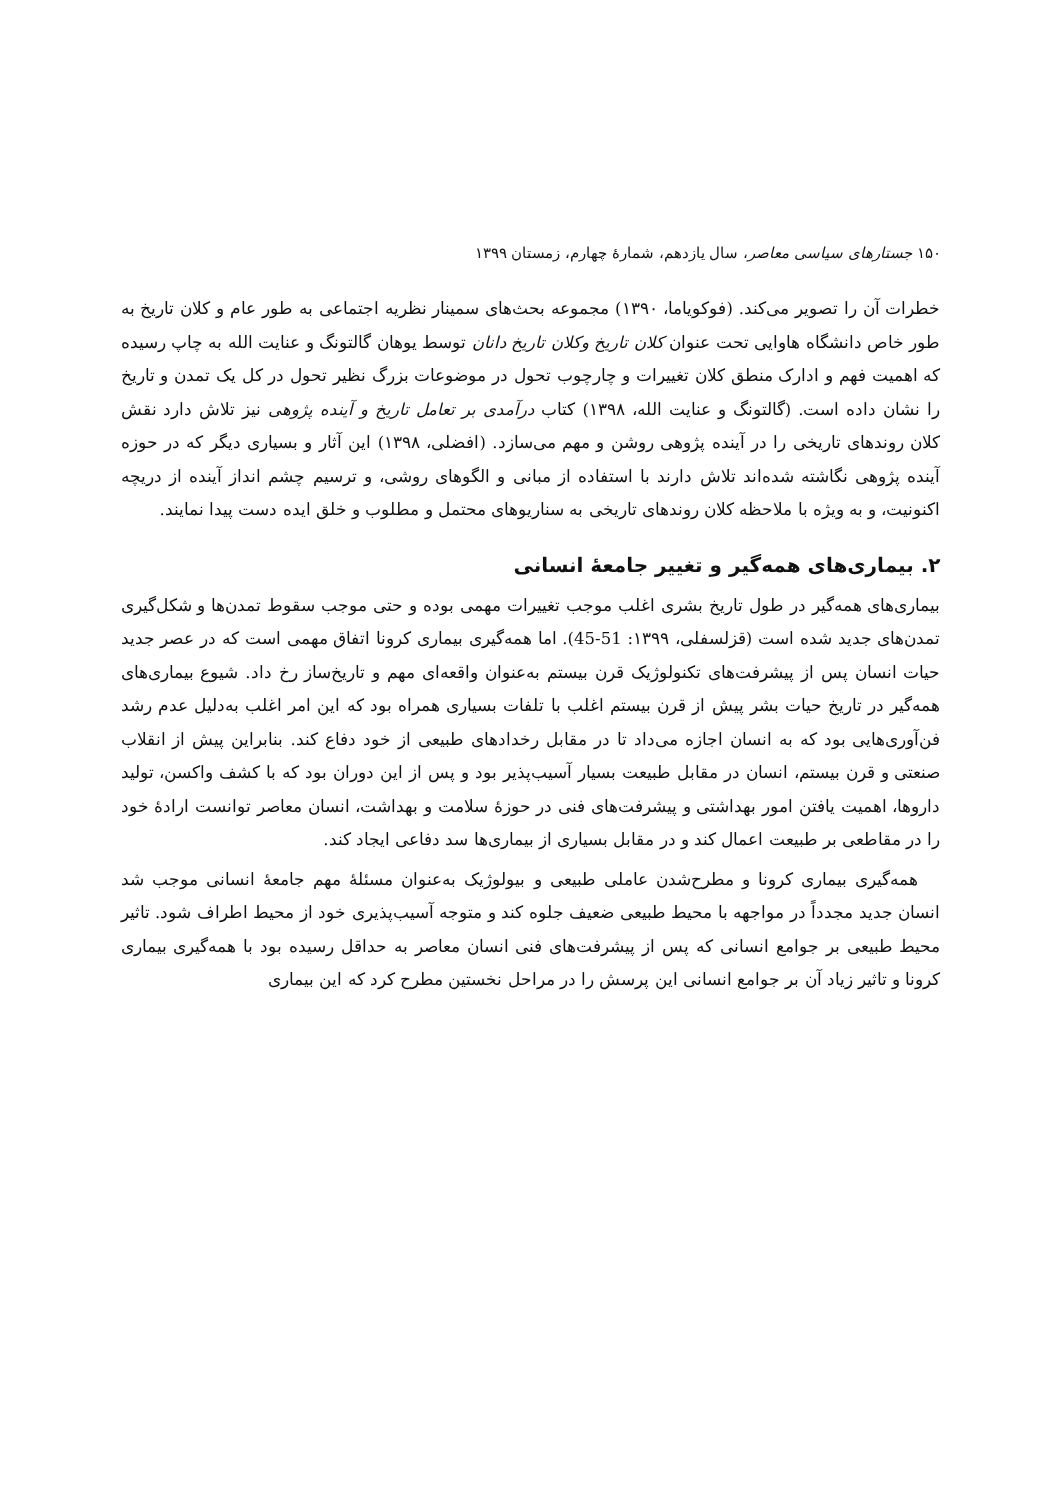۱۵۰ جستارهای سیاسی معاصر، سال یازدهم، شمارهٔ چهارم، زمستان ۱۳۹۹
خطرات آن را تصویر می‌کند. (فوکویاما، ۱۳۹۰) مجموعه بحث‌های سمینار نظریه اجتماعی به طور عام و کلان تاریخ به طور خاص دانشگاه هاوایی تحت عنوان کلان تاریخ وکلان تاریخ دانان توسط یوهان گالتونگ و عنایت الله به چاپ رسیده که اهمیت فهم و ادارک منطق کلان تغییرات و چارچوب تحول در موضوعات بزرگ نظیر تحول در کل یک تمدن و تاریخ را نشان داده است. (گالتونگ و عنایت الله، ۱۳۹۸) کتاب درآمدی بر تعامل تاریخ و آینده پژوهی نیز تلاش دارد نقش کلان روندهای تاریخی را در آینده پژوهی روشن و مهم می‌سازد. (افضلی، ۱۳۹۸) این آثار و بسیاری دیگر که در حوزه آینده پژوهی نگاشته شده‌اند تلاش دارند با استفاده از مبانی و الگوهای روشی، و ترسیم چشم انداز آینده از دریچه اکنونیت، و به ویژه با ملاحظه کلان روندهای تاریخی به سناریوهای محتمل و مطلوب و خلق ایده دست پیدا نمایند.
۲. بیماری‌های همه‌گیر و تغییر جامعهٔ انسانی
بیماری‌های همه‌گیر در طول تاریخ بشری اغلب موجب تغییرات مهمی بوده و حتی موجب سقوط تمدن‌ها و شکل‌گیری تمدن‌های جدید شده است (قزلسفلی، ۱۳۹۹: 51-45). اما همه‌گیری بیماری کرونا اتفاق مهمی است که در عصر جدید حیات انسان پس از پیشرفت‌های تکنولوژیک قرن بیستم به‌عنوان واقعه‌ای مهم و تاریخ‌ساز رخ داد. شیوع بیماری‌های همه‌گیر در تاریخ حیات بشر پیش از قرن بیستم اغلب با تلفات بسیاری همراه بود که این امر اغلب به‌دلیل عدم رشد فن‌آوری‌هایی بود که به انسان اجازه می‌داد تا در مقابل رخدادهای طبیعی از خود دفاع کند. بنابراین پیش از انقلاب صنعتی و قرن بیستم، انسان در مقابل طبیعت بسیار آسیب‌پذیر بود و پس از این دوران بود که با کشف واکسن، تولید داروها، اهمیت یافتن امور بهداشتی و پیشرفت‌های فنی در حوزهٔ سلامت و بهداشت، انسان معاصر توانست ارادهٔ خود را در مقاطعی بر طبیعت اعمال کند و در مقابل بسیاری از بیماری‌ها سد دفاعی ایجاد کند.
همه‌گیری بیماری کرونا و مطرح‌شدن عاملی طبیعی و بیولوژیک به‌عنوان مسئلهٔ مهم جامعهٔ انسانی موجب شد انسان جدید مجدداً در مواجهه با محیط طبیعی ضعیف جلوه کند و متوجه آسیب‌پذیری خود از محیط اطراف شود. تاثیر محیط طبیعی بر جوامع انسانی که پس از پیشرفت‌های فنی انسان معاصر به حداقل رسیده بود با همه‌گیری بیماری کرونا و تاثیر زیاد آن بر جوامع انسانی این پرسش را در مراحل نخستین مطرح کرد که این بیماری